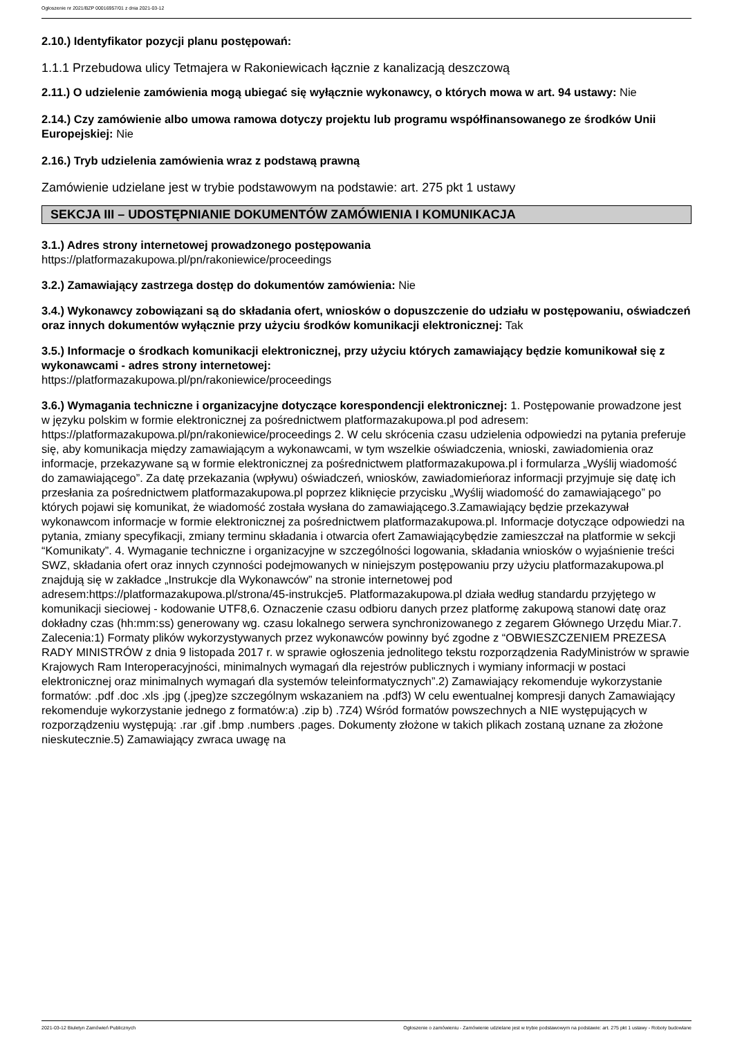Ogłoszenie nr 2021/BZP 00016957/01 z dnia 2021-03-12
2.10.) Identyfikator pozycji planu postępowań:
1.1.1 Przebudowa ulicy Tetmajera w Rakoniewicach łącznie z kanalizacją deszczową
2.11.) O udzielenie zamówienia mogą ubiegać się wyłącznie wykonawcy, o których mowa w art. 94 ustawy: Nie
2.14.) Czy zamówienie albo umowa ramowa dotyczy projektu lub programu współfinansowanego ze środków Unii Europejskiej: Nie
2.16.) Tryb udzielenia zamówienia wraz z podstawą prawną
Zamówienie udzielane jest w trybie podstawowym na podstawie: art. 275 pkt 1 ustawy
SEKCJA III – UDOSTĘPNIANIE DOKUMENTÓW ZAMÓWIENIA I KOMUNIKACJA
3.1.) Adres strony internetowej prowadzonego postępowania
https://platformazakupowa.pl/pn/rakoniewice/proceedings
3.2.) Zamawiający zastrzega dostęp do dokumentów zamówienia: Nie
3.4.) Wykonawcy zobowiązani są do składania ofert, wniosków o dopuszczenie do udziału w postępowaniu, oświadczeń oraz innych dokumentów wyłącznie przy użyciu środków komunikacji elektronicznej: Tak
3.5.) Informacje o środkach komunikacji elektronicznej, przy użyciu których zamawiający będzie komunikował się z wykonawcami - adres strony internetowej:
https://platformazakupowa.pl/pn/rakoniewice/proceedings
3.6.) Wymagania techniczne i organizacyjne dotyczące korespondencji elektronicznej: 1. Postępowanie prowadzone jest w języku polskim w formie elektronicznej za pośrednictwem platformazakupowa.pl pod adresem: https://platformazakupowa.pl/pn/rakoniewice/proceedings 2. W celu skrócenia czasu udzielenia odpowiedzi na pytania preferuje się, aby komunikacja między zamawiającym a wykonawcami, w tym wszelkie oświadczenia, wnioski, zawiadomienia oraz informacje, przekazywane są w formie elektronicznej za pośrednictwem platformazakupowa.pl i formularza „Wyślij wiadomość do zamawiającego”. Za datę przekazania (wpływu) oświadczeń, wniosków, zawiadomieńoraz informacji przyjmuje się datę ich przesłania za pośrednictwem platformazakupowa.pl poprzez kliknięcie przycisku „Wyślij wiadomość do zamawiającego” po których pojawi się komunikat, że wiadomość została wysłana do zamawiającego.3.Zamawiający będzie przekazywał wykonawcom informacje w formie elektronicznej za pośrednictwem platformazakupowa.pl. Informacje dotyczące odpowiedzi na pytania, zmiany specyfikacji, zmiany terminu składania i otwarcia ofert Zamawiającybędzie zamieszczał na platformie w sekcji “Komunikaty”. 4. Wymaganie techniczne i organizacyjne w szczególności logowania, składania wniosków o wyjaśnienie treści SWZ, składania ofert oraz innych czynności podejmowanych w niniejszym postępowaniu przy użyciu platformazakupowa.pl znajdują się w zakładce „Instrukcje dla Wykonawców” na stronie internetowej pod adresem:https://platformazakupowa.pl/strona/45-instrukcje5. Platformazakupowa.pl działa według standardu przyjętego w komunikacji sieciowej - kodowanie UTF8,6. Oznaczenie czasu odbioru danych przez platformę zakupową stanowi datę oraz dokładny czas (hh:mm:ss) generowany wg. czasu lokalnego serwera synchronizowanego z zegarem Głównego Urzędu Miar.7. Zalecenia:1) Formaty plików wykorzystywanych przez wykonawców powinny być zgodne z “OBWIESZCZENIEM PREZESA RADY MINISTRÓW z dnia 9 listopada 2017 r. w sprawie ogłoszenia jednolitego tekstu rozporządzenia RadyMinistrów w sprawie Krajowych Ram Interoperacyjności, minimalnych wymagań dla rejestrów publicznych i wymiany informacji w postaci elektronicznej oraz minimalnych wymagań dla systemów teleinformatycznych”.2) Zamawiający rekomenduje wykorzystanie formatów: .pdf .doc .xls .jpg (.jpeg)ze szczególnym wskazaniem na .pdf3) W celu ewentualnej kompresji danych Zamawiający rekomenduje wykorzystanie jednego z formatów:a) .zip b) .7Z4) Wśród formatów powszechnych a NIE występujących w rozporządzeniu występują: .rar .gif .bmp .numbers .pages. Dokumenty złożone w takich plikach zostaną uznane za złożone nieskutecznie.5) Zamawiający zwraca uwagę na
2021-03-12 Biuletyn Zamówień Publicznych Ogłoszenie o zamówieniu - Zamówienie udzielane jest w trybie podstawowym na podstawie: art. 275 pkt 1 ustawy - Roboty budowlane